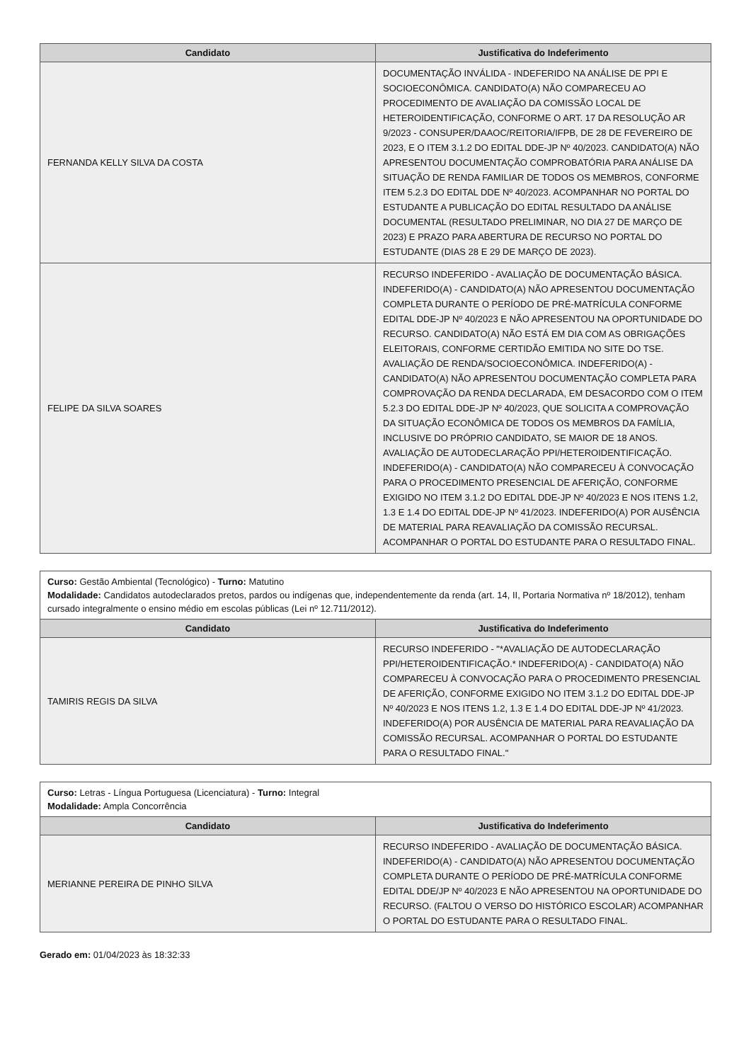| Candidato | Justificativa do Indeferimento |
| --- | --- |
| FERNANDA KELLY SILVA DA COSTA | DOCUMENTAÇÃO INVÁLIDA - INDEFERIDO NA ANÁLISE DE PPI E SOCIOECONÔMICA. CANDIDATO(A) NÃO COMPARECEU AO PROCEDIMENTO DE AVALIAÇÃO DA COMISSÃO LOCAL DE HETEROIDENTIFICAÇÃO, CONFORME O ART. 17 DA RESOLUÇÃO AR 9/2023 - CONSUPER/DAAOC/REITORIA/IFPB, DE 28 DE FEVEREIRO DE 2023, E O ITEM 3.1.2 DO EDITAL DDE-JP Nº 40/2023. CANDIDATO(A) NÃO APRESENTOU DOCUMENTAÇÃO COMPROBATÓRIA PARA ANÁLISE DA SITUAÇÃO DE RENDA FAMILIAR DE TODOS OS MEMBROS, CONFORME ITEM 5.2.3 DO EDITAL DDE Nº 40/2023. ACOMPANHAR NO PORTAL DO ESTUDANTE A PUBLICAÇÃO DO EDITAL RESULTADO DA ANÁLISE DOCUMENTAL (RESULTADO PRELIMINAR, NO DIA 27 DE MARÇO DE 2023) E PRAZO PARA ABERTURA DE RECURSO NO PORTAL DO ESTUDANTE (DIAS 28 E 29 DE MARÇO DE 2023). |
| FELIPE DA SILVA SOARES | RECURSO INDEFERIDO - AVALIAÇÃO DE DOCUMENTAÇÃO BÁSICA. INDEFERIDO(A) - CANDIDATO(A) NÃO APRESENTOU DOCUMENTAÇÃO COMPLETA DURANTE O PERÍODO DE PRÉ-MATRÍCULA CONFORME EDITAL DDE-JP Nº 40/2023 E NÃO APRESENTOU NA OPORTUNIDADE DO RECURSO. CANDIDATO(A) NÃO ESTÁ EM DIA COM AS OBRIGAÇÕES ELEITORAIS, CONFORME CERTIDÃO EMITIDA NO SITE DO TSE. AVALIAÇÃO DE RENDA/SOCIOECONÔMICA. INDEFERIDO(A) - CANDIDATO(A) NÃO APRESENTOU DOCUMENTAÇÃO COMPLETA PARA COMPROVAÇÃO DA RENDA DECLARADA, EM DESACORDO COM O ITEM 5.2.3 DO EDITAL DDE-JP Nº 40/2023, QUE SOLICITA A COMPROVAÇÃO DA SITUAÇÃO ECONÔMICA DE TODOS OS MEMBROS DA FAMÍLIA, INCLUSIVE DO PRÓPRIO CANDIDATO, SE MAIOR DE 18 ANOS. AVALIAÇÃO DE AUTODECLARAÇÃO PPI/HETEROIDENTIFICAÇÃO. INDEFERIDO(A) - CANDIDATO(A) NÃO COMPARECEU À CONVOCAÇÃO PARA O PROCEDIMENTO PRESENCIAL DE AFERIÇÃO, CONFORME EXIGIDO NO ITEM 3.1.2 DO EDITAL DDE-JP Nº 40/2023 E NOS ITENS 1.2, 1.3 E 1.4 DO EDITAL DDE-JP Nº 41/2023. INDEFERIDO(A) POR AUSÊNCIA DE MATERIAL PARA REAVALIAÇÃO DA COMISSÃO RECURSAL. ACOMPANHAR O PORTAL DO ESTUDANTE PARA O RESULTADO FINAL. |
| Curso: Gestão Ambiental (Tecnológico) - Turno: Matutino Modalidade: Candidatos autodeclarados pretos, pardos ou indígenas que, independentemente da renda (art. 14, II, Portaria Normativa nº 18/2012), tenham cursado integralmente o ensino médio em escolas públicas (Lei nº 12.711/2012). | |
| Candidato | Justificativa do Indeferimento |
| TAMIRIS REGIS DA SILVA | RECURSO INDEFERIDO - "*AVALIAÇÃO DE AUTODECLARAÇÃO PPI/HETEROIDENTIFICAÇÃO.* INDEFERIDO(A) - CANDIDATO(A) NÃO COMPARECEU À CONVOCAÇÃO PARA O PROCEDIMENTO PRESENCIAL DE AFERIÇÃO, CONFORME EXIGIDO NO ITEM 3.1.2 DO EDITAL DDE-JP Nº 40/2023 E NOS ITENS 1.2, 1.3 E 1.4 DO EDITAL DDE-JP Nº 41/2023. INDEFERIDO(A) POR AUSÊNCIA DE MATERIAL PARA REAVALIAÇÃO DA COMISSÃO RECURSAL. ACOMPANHAR O PORTAL DO ESTUDANTE PARA O RESULTADO FINAL." |
| Curso: Letras - Língua Portuguesa (Licenciatura) - Turno: Integral Modalidade: Ampla Concorrência | |
| Candidato | Justificativa do Indeferimento |
| MERIANNE PEREIRA DE PINHO SILVA | RECURSO INDEFERIDO - AVALIAÇÃO DE DOCUMENTAÇÃO BÁSICA. INDEFERIDO(A) - CANDIDATO(A) NÃO APRESENTOU DOCUMENTAÇÃO COMPLETA DURANTE O PERÍODO DE PRÉ-MATRÍCULA CONFORME EDITAL DDE/JP Nº 40/2023 E NÃO APRESENTOU NA OPORTUNIDADE DO RECURSO. (FALTOU O VERSO DO HISTÓRICO ESCOLAR) ACOMPANHAR O PORTAL DO ESTUDANTE PARA O RESULTADO FINAL. |
Gerado em: 01/04/2023 às 18:32:33